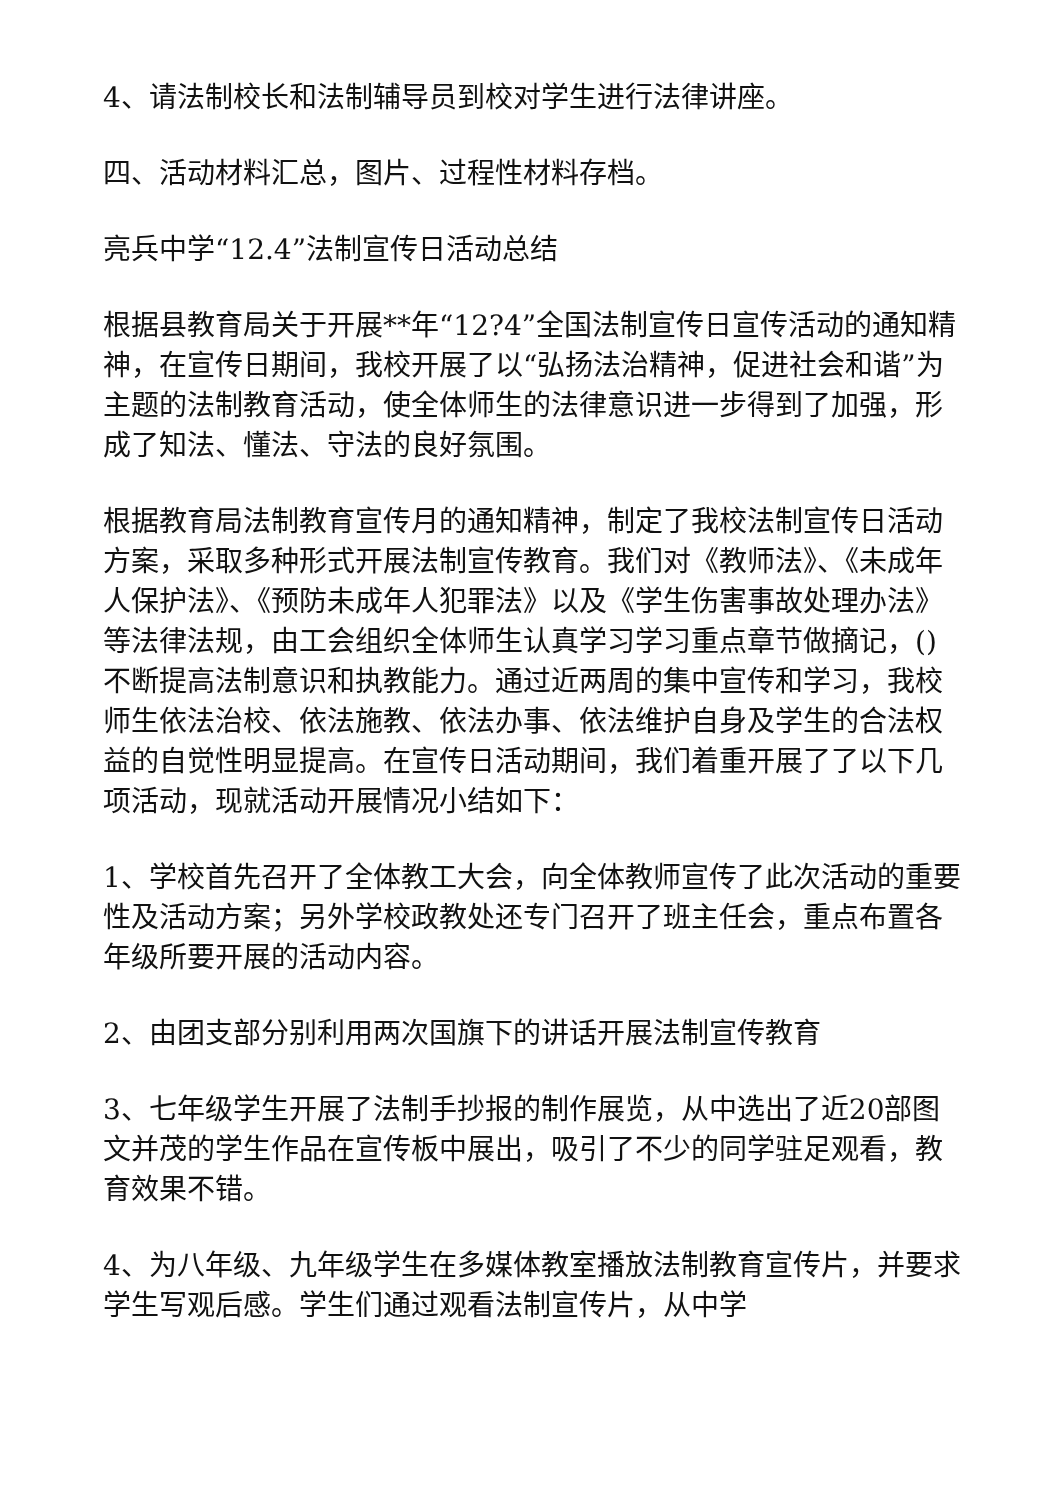4、请法制校长和法制辅导员到校对学生进行法律讲座。
四、活动材料汇总，图片、过程性材料存档。
亮兵中学“12.4”法制宣传日活动总结
根据县教育局关于开展**年“12?4”全国法制宣传日宣传活动的通知精神，在宣传日期间，我校开展了以“弘扬法治精神，促进社会和谐”为主题的法制教育活动，使全体师生的法律意识进一步得到了加强，形成了知法、懂法、守法的良好氛围。
根据教育局法制教育宣传月的通知精神，制定了我校法制宣传日活动方案，采取多种形式开展法制宣传教育。我们对《教师法》、《未成年人保护法》、《预防未成年人犯罪法》以及《学生伤害事故处理办法》等法律法规，由工会组织全体师生认真学习学习重点章节做摘记，()不断提高法制意识和执教能力。通过近两周的集中宣传和学习，我校师生依法治校、依法施教、依法办事、依法维护自身及学生的合法权益的自觉性明显提高。在宣传日活动期间，我们着重开展了了以下几项活动，现就活动开展情况小结如下：
1、学校首先召开了全体教工大会，向全体教师宣传了此次活动的重要性及活动方案；另外学校政教处还专门召开了班主任会，重点布置各年级所要开展的活动内容。
2、由团支部分别利用两次国旗下的讲话开展法制宣传教育
3、七年级学生开展了法制手抄报的制作展览，从中选出了近20部图文并茂的学生作品在宣传板中展出，吸引了不少的同学驻足观看，教育效果不错。
4、为八年级、九年级学生在多媒体教室播放法制教育宣传片，并要求学生写观后感。学生们通过观看法制宣传片，从中学